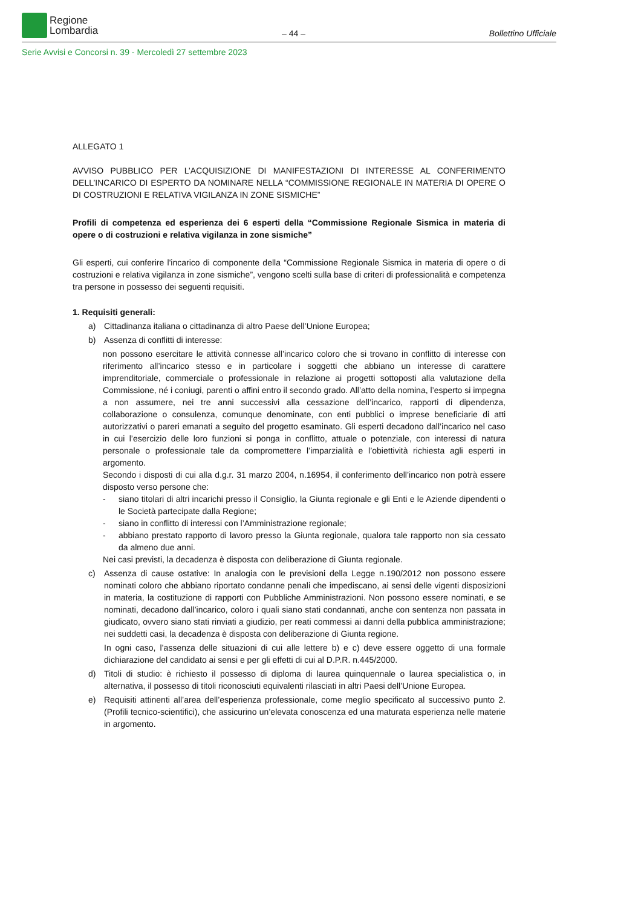Regione
Lombardia
– 44 –
Bollettino Ufficiale
Serie Avvisi e Concorsi n. 39 - Mercoledì 27 settembre 2023
ALLEGATO 1
AVVISO PUBBLICO PER L’ACQUISIZIONE DI MANIFESTAZIONI DI INTERESSE AL CONFERIMENTO DELL’INCARICO DI ESPERTO DA NOMINARE NELLA “COMMISSIONE REGIONALE IN MATERIA DI OPERE O DI COSTRUZIONI E RELATIVA VIGILANZA IN ZONE SISMICHE”
Profili di competenza ed esperienza dei 6 esperti della “Commissione Regionale Sismica in materia di opere o di costruzioni e relativa vigilanza in zone sismiche”
Gli esperti, cui conferire l'incarico di componente della “Commissione Regionale Sismica in materia di opere o di costruzioni e relativa vigilanza in zone sismiche”, vengono scelti sulla base di criteri di professionalità e competenza tra persone in possesso dei seguenti requisiti.
1. Requisiti generali:
a) Cittadinanza italiana o cittadinanza di altro Paese dell’Unione Europea;
b) Assenza di conflitti di interesse:
non possono esercitare le attività connesse all’incarico coloro che si trovano in conflitto di interesse con riferimento all’incarico stesso e in particolare i soggetti che abbiano un interesse di carattere imprenditoriale, commerciale o professionale in relazione ai progetti sottoposti alla valutazione della Commissione, né i coniugi, parenti o affini entro il secondo grado. All’atto della nomina, l’esperto si impegna a non assumere, nei tre anni successivi alla cessazione dell’incarico, rapporti di dipendenza, collaborazione o consulenza, comunque denominate, con enti pubblici o imprese beneficiarie di atti autorizzativi o pareri emanati a seguito del progetto esaminato. Gli esperti decadono dall’incarico nel caso in cui l’esercizio delle loro funzioni si ponga in conflitto, attuale o potenziale, con interessi di natura personale o professionale tale da compromettere l’imparzialità e l’obiettività richiesta agli esperti in argomento.
Secondo i disposti di cui alla d.g.r. 31 marzo 2004, n.16954, il conferimento dell’incarico non potrà essere disposto verso persone che:
- siano titolari di altri incarichi presso il Consiglio, la Giunta regionale e gli Enti e le Aziende dipendenti o le Società partecipate dalla Regione;
- siano in conflitto di interessi con l’Amministrazione regionale;
- abbiano prestato rapporto di lavoro presso la Giunta regionale, qualora tale rapporto non sia cessato da almeno due anni.
Nei casi previsti, la decadenza è disposta con deliberazione di Giunta regionale.
c) Assenza di cause ostative: In analogia con le previsioni della Legge n.190/2012 non possono essere nominati coloro che abbiano riportato condanne penali che impediscano, ai sensi delle vigenti disposizioni in materia, la costituzione di rapporti con Pubbliche Amministrazioni. Non possono essere nominati, e se nominati, decadono dall’incarico, coloro i quali siano stati condannati, anche con sentenza non passata in giudicato, ovvero siano stati rinviati a giudizio, per reati commessi ai danni della pubblica amministrazione; nei suddetti casi, la decadenza è disposta con deliberazione di Giunta regione.
In ogni caso, l’assenza delle situazioni di cui alle lettere b) e c) deve essere oggetto di una formale dichiarazione del candidato ai sensi e per gli effetti di cui al D.P.R. n.445/2000.
d) Titoli di studio: è richiesto il possesso di diploma di laurea quinquennale o laurea specialistica o, in alternativa, il possesso di titoli riconosciuti equivalenti rilasciati in altri Paesi dell’Unione Europea.
e) Requisiti attinenti all’area dell’esperienza professionale, come meglio specificato al successivo punto 2. (Profili tecnico-scientifici), che assicurino un’elevata conoscenza ed una maturata esperienza nelle materie in argomento.